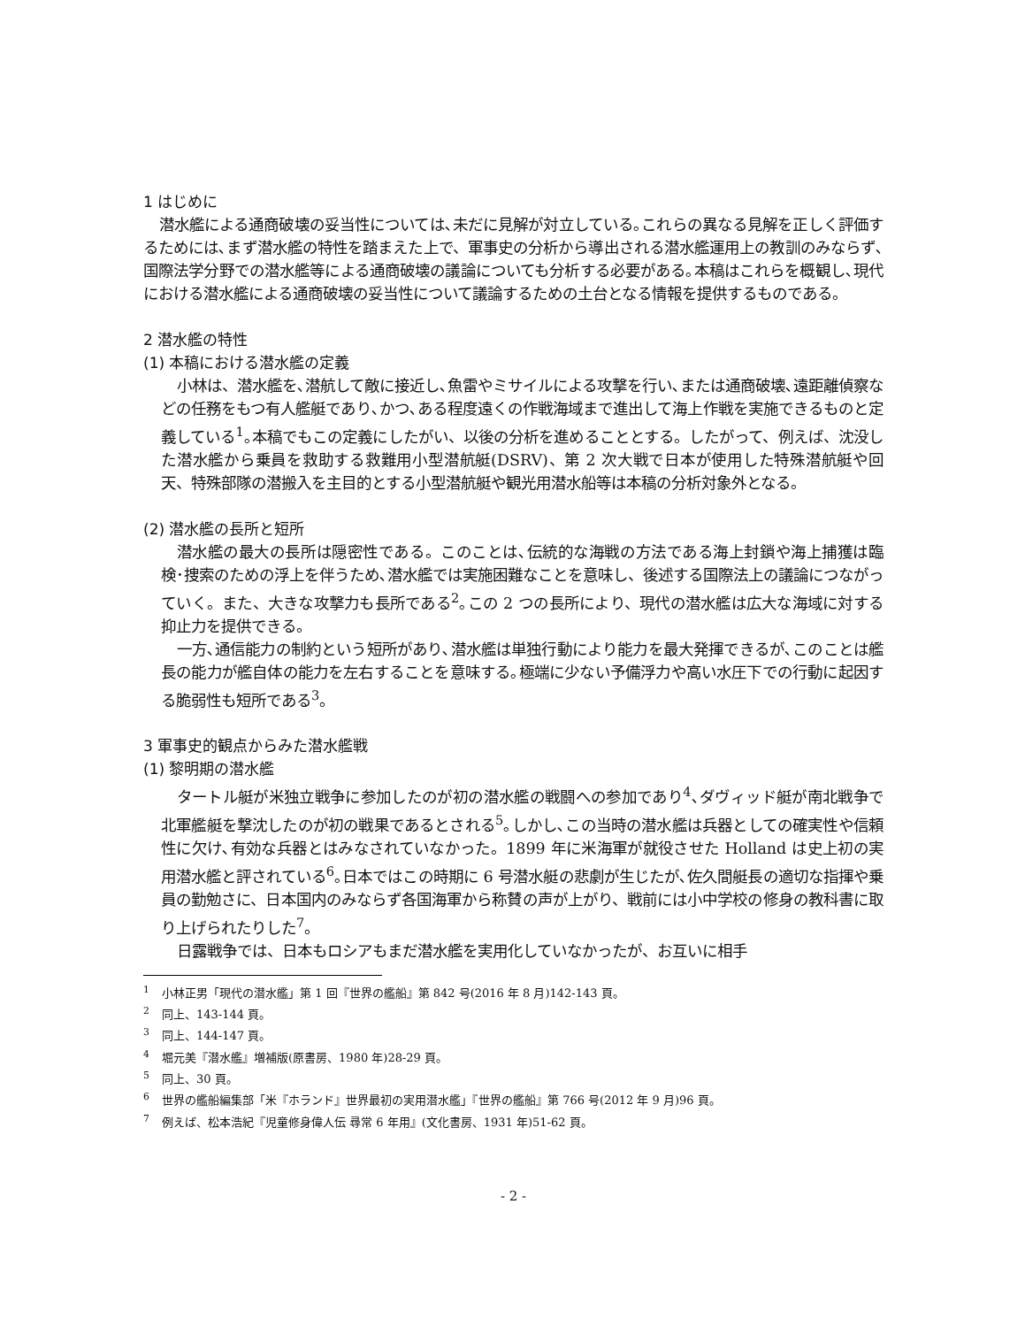1 はじめに
潜水艦による通商破壊の妥当性については､未だに見解が対立している｡これらの異なる見解を正しく評価するためには､まず潜水艦の特性を踏まえた上で、軍事史の分析から導出される潜水艦運用上の教訓のみならず､国際法学分野での潜水艦等による通商破壊の議論についても分析する必要がある｡本稿はこれらを概観し､現代における潜水艦による通商破壊の妥当性について議論するための土台となる情報を提供するものである。
2 潜水艦の特性
(1) 本稿における潜水艦の定義
小林は、潜水艦を､潜航して敵に接近し､魚雷やミサイルによる攻撃を行い､または通商破壊､遠距離偵察などの任務をもつ有人艦艇であり､かつ､ある程度遠くの作戦海域まで進出して海上作戦を実施できるものと定義している<sup>1</sup>｡本稿でもこの定義にしたがい、以後の分析を進めることとする。したがって、例えば、沈没した潜水艦から乗員を救助する救難用小型潜航艇(DSRV)、第 2 次大戦で日本が使用した特殊潜航艇や回天、特殊部隊の潜搬入を主目的とする小型潜航艇や観光用潜水船等は本稿の分析対象外となる。
(2) 潜水艦の長所と短所
潜水艦の最大の長所は隠密性である。このことは､伝統的な海戦の方法である海上封鎖や海上捕獲は臨検･捜索のための浮上を伴うため､潜水艦では実施困難なことを意味し、後述する国際法上の議論につながっていく。また、大きな攻撃力も長所である<sup>2</sup>｡この 2 つの長所により、現代の潜水艦は広大な海域に対する抑止力を提供できる。
一方､通信能力の制約という短所があり､潜水艦は単独行動により能力を最大発揮できるが､このことは艦長の能力が艦自体の能力を左右することを意味する｡極端に少ない予備浮力や高い水圧下での行動に起因する脆弱性も短所である<sup>3</sup>。
3 軍事史的観点からみた潜水艦戦
(1) 黎明期の潜水艦
タートル艇が米独立戦争に参加したのが初の潜水艦の戦闘への参加であり<sup>4</sup>､ダヴィッド艇が南北戦争で北軍艦艇を撃沈したのが初の戦果であるとされる<sup>5</sup>｡しかし､この当時の潜水艦は兵器としての確実性や信頼性に欠け､有効な兵器とはみなされていなかった。1899 年に米海軍が就役させた Holland は史上初の実用潜水艦と評されている<sup>6</sup>｡日本ではこの時期に 6 号潜水艇の悲劇が生じたが､佐久間艇長の適切な指揮や乗員の勤勉さに、日本国内のみならず各国海軍から称賛の声が上がり、戦前には小中学校の修身の教科書に取り上げられたりした<sup>7</sup>。
日露戦争では、日本もロシアもまだ潜水艦を実用化していなかったが、お互いに相手
<sup>1</sup> 小林正男「現代の潜水艦」第 1 回『世界の艦船』第 842 号(2016 年 8 月)142-143 頁。
<sup>2</sup> 同上、143-144 頁。
<sup>3</sup> 同上、144-147 頁。
<sup>4</sup> 堀元美『潜水艦』増補版(原書房、1980 年)28-29 頁。
<sup>5</sup> 同上、30 頁。
<sup>6</sup> 世界の艦船編集部「米『ホランド』世界最初の実用潜水艦」『世界の艦船』第 766 号(2012 年 9 月)96 頁。
<sup>7</sup> 例えば、松本浩紀『児童修身偉人伝 尋常 6 年用』(文化書房、1931 年)51-62 頁。
- 2 -